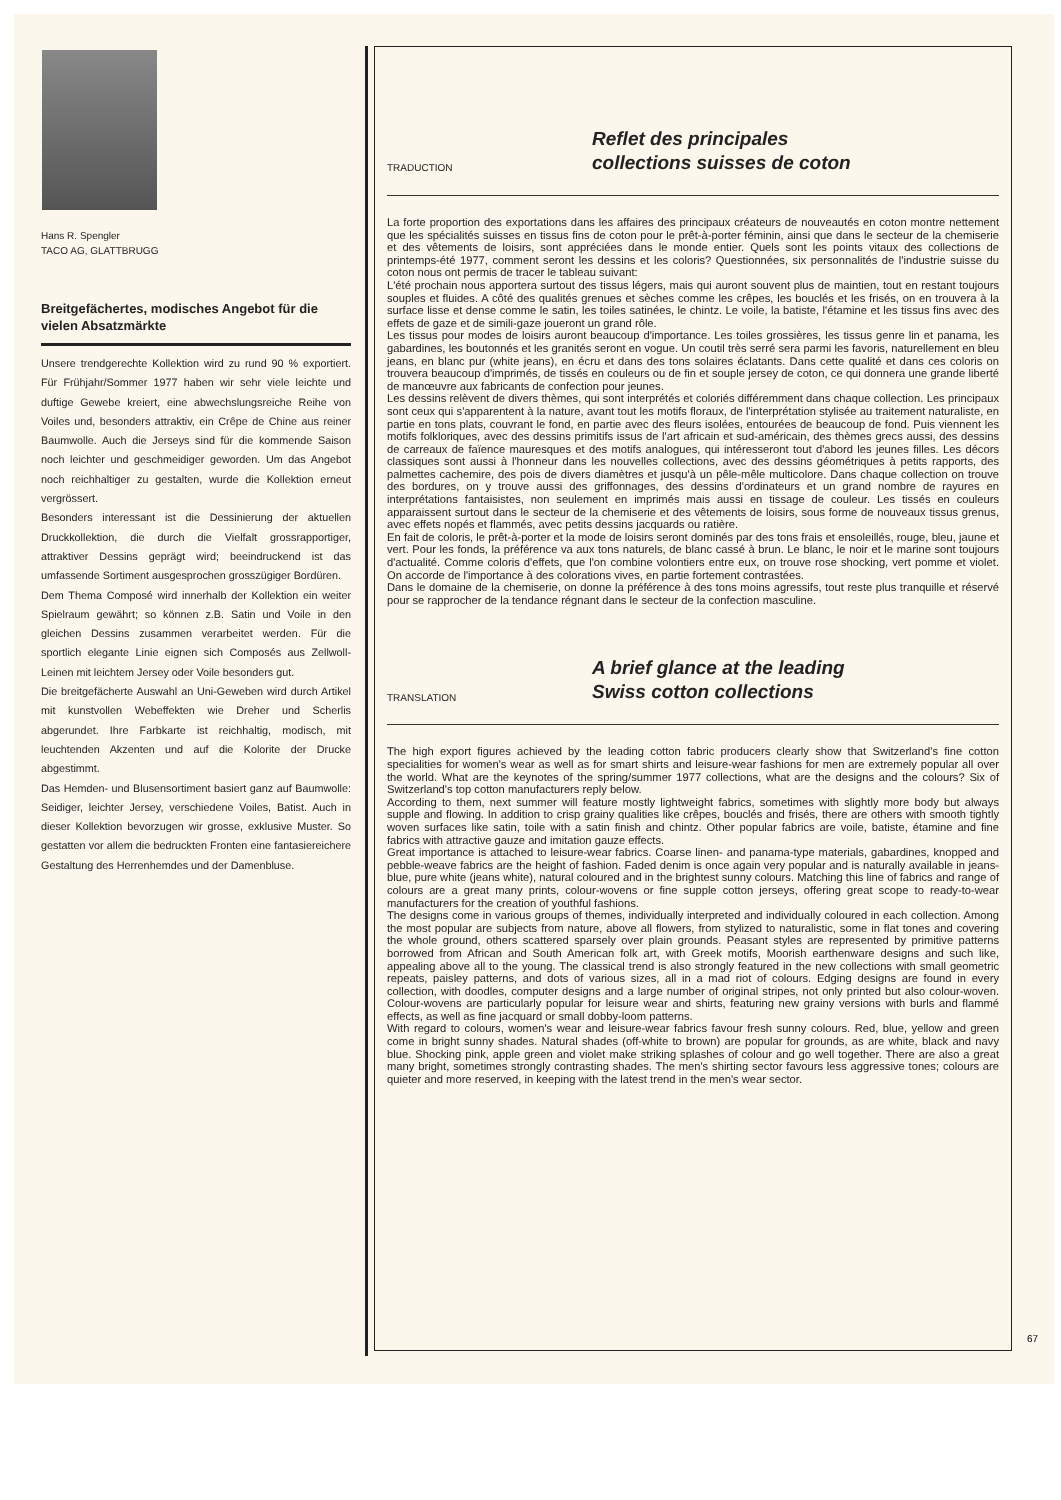Hans R. Spengler
TACO AG, GLATTBRUGG
Breitgefächertes, modisches Angebot für die vielen Absatzmärkte
Unsere trendgerechte Kollektion wird zu rund 90 % exportiert. Für Frühjahr/Sommer 1977 haben wir sehr viele leichte und duftige Gewebe kreiert, eine abwechslungsreiche Reihe von Voiles und, besonders attraktiv, ein Crêpe de Chine aus reiner Baumwolle. Auch die Jerseys sind für die kommende Saison noch leichter und geschmeidiger geworden. Um das Angebot noch reichhaltiger zu gestalten, wurde die Kollektion erneut vergrössert.
Besonders interessant ist die Dessinierung der aktuellen Druckkollektion, die durch die Vielfalt grossrapportiger, attraktiver Dessins geprägt wird; beeindruckend ist das umfassende Sortiment ausgesprochen grosszügiger Bordüren.
Dem Thema Composé wird innerhalb der Kollektion ein weiter Spielraum gewährt; so können z.B. Satin und Voile in den gleichen Dessins zusammen verarbeitet werden. Für die sportlich elegante Linie eignen sich Composés aus Zellwoll-Leinen mit leichtem Jersey oder Voile besonders gut.
Die breitgefächerte Auswahl an Uni-Geweben wird durch Artikel mit kunstvollen Webeffekten wie Dreher und Scherlis abgerundet. Ihre Farbkarte ist reichhaltig, modisch, mit leuchtenden Akzenten und auf die Kolorite der Drucke abgestimmt.
Das Hemden- und Blusensortiment basiert ganz auf Baumwolle: Seidiger, leichter Jersey, verschiedene Voiles, Batist. Auch in dieser Kollektion bevorzugen wir grosse, exklusive Muster. So gestatten vor allem die bedruckten Fronten eine fantasiereichere Gestaltung des Herrenhemdes und der Damenbluse.
TRADUCTION
Reflet des principales
collections suisses de coton
La forte proportion des exportations dans les affaires des principaux créateurs de nouveautés en coton montre nettement que les spécialités suisses en tissus fins de coton pour le prêt-à-porter féminin, ainsi que dans le secteur de la chemiserie et des vêtements de loisirs, sont appréciées dans le monde entier. Quels sont les points vitaux des collections de printemps-été 1977, comment seront les dessins et les coloris? Questionnées, six personnalités de l'industrie suisse du coton nous ont permis de tracer le tableau suivant:
L'été prochain nous apportera surtout des tissus légers, mais qui auront souvent plus de maintien, tout en restant toujours souples et fluides. A côté des qualités grenues et sèches comme les crêpes, les bouclés et les frisés, on en trouvera à la surface lisse et dense comme le satin, les toiles satinées, le chintz. Le voile, la batiste, l'étamine et les tissus fins avec des effets de gaze et de simili-gaze joueront un grand rôle.
Les tissus pour modes de loisirs auront beaucoup d'importance. Les toiles grossières, les tissus genre lin et panama, les gabardines, les boutonnés et les granités seront en vogue. Un coutil très serré sera parmi les favoris, naturellement en bleu jeans, en blanc pur (white jeans), en écru et dans des tons solaires éclatants. Dans cette qualité et dans ces coloris on trouvera beaucoup d'imprimés, de tissés en couleurs ou de fin et souple jersey de coton, ce qui donnera une grande liberté de manœuvre aux fabricants de confection pour jeunes.
Les dessins relèvent de divers thèmes, qui sont interprétés et coloriés différemment dans chaque collection. Les principaux sont ceux qui s'apparentent à la nature, avant tout les motifs floraux, de l'interprétation stylisée au traitement naturaliste, en partie en tons plats, couvrant le fond, en partie avec des fleurs isolées, entourées de beaucoup de fond. Puis viennent les motifs folkloriques, avec des dessins primitifs issus de l'art africain et sud-américain, des thèmes grecs aussi, des dessins de carreaux de faïence mauresques et des motifs analogues, qui intéresseront tout d'abord les jeunes filles. Les décors classiques sont aussi à l'honneur dans les nouvelles collections, avec des dessins géométriques à petits rapports, des palmettes cachemire, des pois de divers diamètres et jusqu'à un pêle-mêle multicolore. Dans chaque collection on trouve des bordures, on y trouve aussi des griffonnages, des dessins d'ordinateurs et un grand nombre de rayures en interprétations fantaisistes, non seulement en imprimés mais aussi en tissage de couleur. Les tissés en couleurs apparaissent surtout dans le secteur de la chemiserie et des vêtements de loisirs, sous forme de nouveaux tissus grenus, avec effets nopés et flammés, avec petits dessins jacquards ou ratière.
En fait de coloris, le prêt-à-porter et la mode de loisirs seront dominés par des tons frais et ensoleillés, rouge, bleu, jaune et vert. Pour les fonds, la préférence va aux tons naturels, de blanc cassé à brun. Le blanc, le noir et le marine sont toujours d'actualité. Comme coloris d'effets, que l'on combine volontiers entre eux, on trouve rose shocking, vert pomme et violet. On accorde de l'importance à des colorations vives, en partie fortement contrastées.
Dans le domaine de la chemiserie, on donne la préférence à des tons moins agressifs, tout reste plus tranquille et réservé pour se rapprocher de la tendance régnant dans le secteur de la confection masculine.
TRANSLATION
A brief glance at the leading
Swiss cotton collections
The high export figures achieved by the leading cotton fabric producers clearly show that Switzerland's fine cotton specialities for women's wear as well as for smart shirts and leisure-wear fashions for men are extremely popular all over the world. What are the keynotes of the spring/summer 1977 collections, what are the designs and the colours? Six of Switzerland's top cotton manufacturers reply below.
According to them, next summer will feature mostly lightweight fabrics, sometimes with slightly more body but always supple and flowing. In addition to crisp grainy qualities like crêpes, bouclés and frisés, there are others with smooth tightly woven surfaces like satin, toile with a satin finish and chintz. Other popular fabrics are voile, batiste, étamine and fine fabrics with attractive gauze and imitation gauze effects.
Great importance is attached to leisure-wear fabrics. Coarse linen- and panama-type materials, gabardines, knopped and pebble-weave fabrics are the height of fashion. Faded denim is once again very popular and is naturally available in jeans-blue, pure white (jeans white), natural coloured and in the brightest sunny colours. Matching this line of fabrics and range of colours are a great many prints, colour-wovens or fine supple cotton jerseys, offering great scope to ready-to-wear manufacturers for the creation of youthful fashions.
The designs come in various groups of themes, individually interpreted and individually coloured in each collection. Among the most popular are subjects from nature, above all flowers, from stylized to naturalistic, some in flat tones and covering the whole ground, others scattered sparsely over plain grounds. Peasant styles are represented by primitive patterns borrowed from African and South American folk art, with Greek motifs, Moorish earthenware designs and such like, appealing above all to the young. The classical trend is also strongly featured in the new collections with small geometric repeats, paisley patterns, and dots of various sizes, all in a mad riot of colours. Edging designs are found in every collection, with doodles, computer designs and a large number of original stripes, not only printed but also colour-woven. Colour-wovens are particularly popular for leisure wear and shirts, featuring new grainy versions with burls and flammé effects, as well as fine jacquard or small dobby-loom patterns.
With regard to colours, women's wear and leisure-wear fabrics favour fresh sunny colours. Red, blue, yellow and green come in bright sunny shades. Natural shades (off-white to brown) are popular for grounds, as are white, black and navy blue. Shocking pink, apple green and violet make striking splashes of colour and go well together. There are also a great many bright, sometimes strongly contrasting shades. The men's shirting sector favours less aggressive tones; colours are quieter and more reserved, in keeping with the latest trend in the men's wear sector.
67